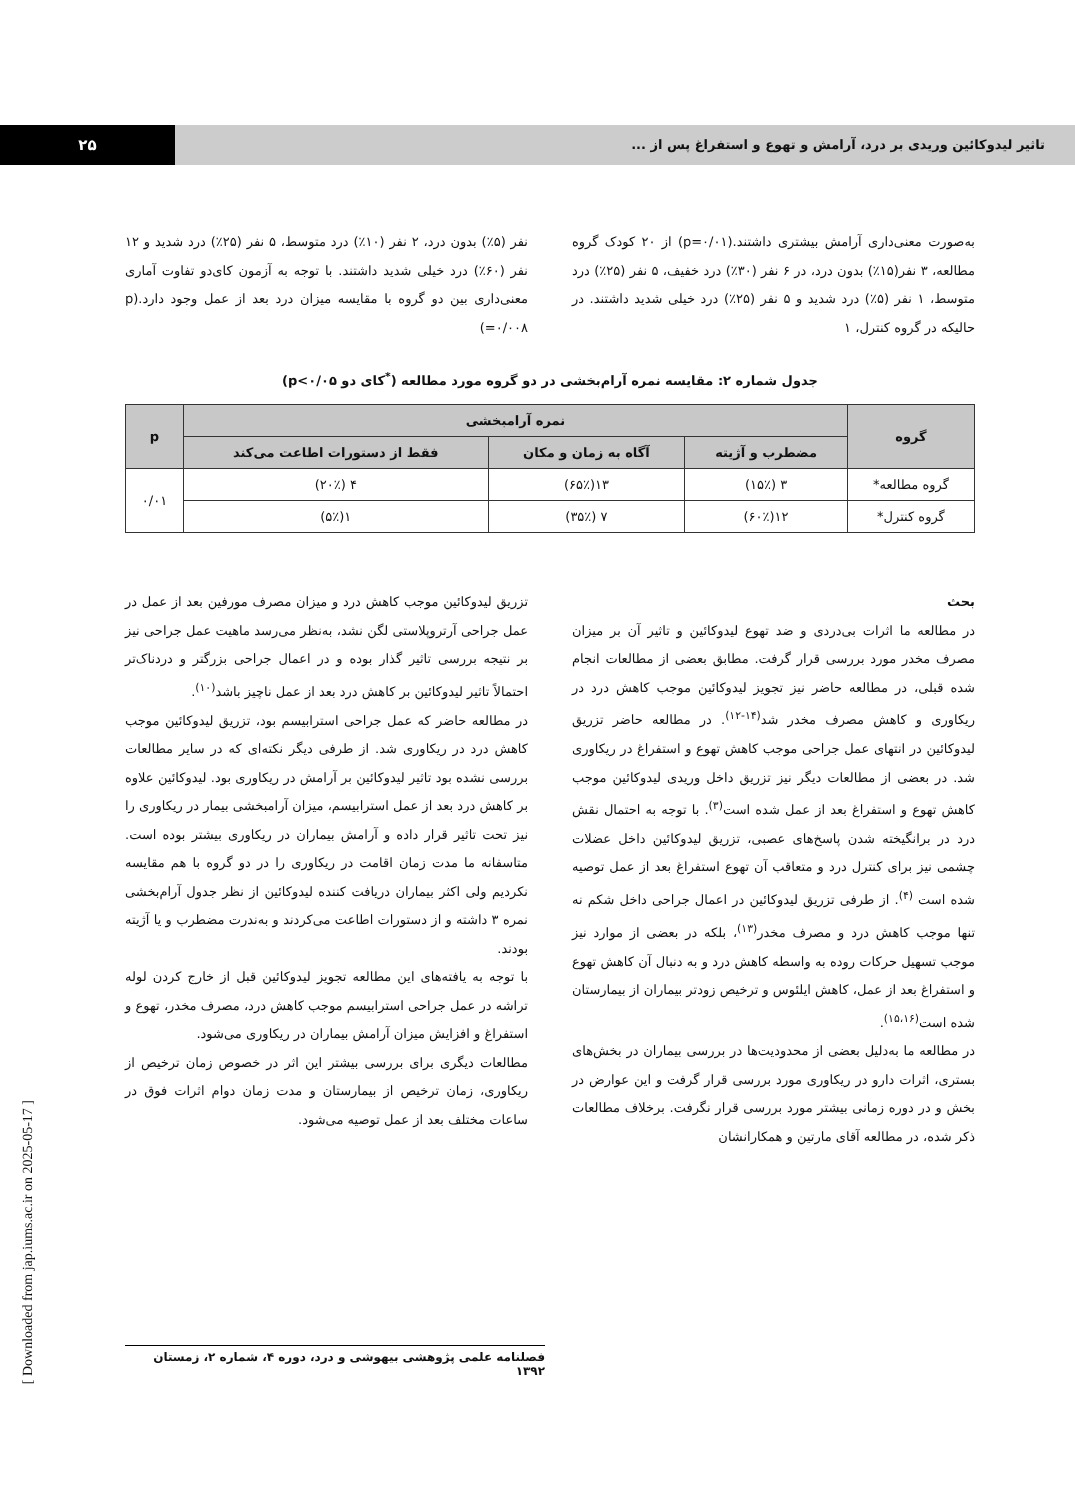تاثیر لیدوکائین وریدی بر درد، آرامش و تهوع و استفراغ پس از ...
۲۵
به‌صورت معنی‌داری آرامش بیشتری داشتند.(p=۰/۰۱) از ۲۰ کودک گروه مطالعه، ۳ نفر(۱۵٪) بدون درد، در ۶ نفر (۳۰٪) درد خفیف، ۵ نفر (۲۵٪) درد متوسط، ۱ نفر (۵٪) درد شدید و ۵ نفر (۲۵٪) درد خیلی شدید داشتند. در حالیکه در گروه کنترل، ۱
نفر (۵٪) بدون درد، ۲ نفر (۱۰٪) درد متوسط، ۵ نفر (۲۵٪) درد شدید و ۱۲ نفر (۶۰٪) درد خیلی شدید داشتند. با توجه به آزمون کای‌دو تفاوت آماری معنی‌داری بین دو گروه با مقایسه میزان درد بعد از عمل وجود دارد.(p =۰/۰۰۸)
جدول شماره ۲: مقایسه نمره آرام‌بخشی در دو گروه مورد مطالعه (<sup>*</sup>کای دو p<۰/۰۵)
| گروه | نمره آرامبخشی | | | p |
| --- | --- | --- | --- | --- |
| | مضطرب و آژیته | آگاه به زمان و مکان | فقط از دستورات اطاعت می‌کند | |
| گروه مطالعه* | ۳ (۱۵٪) | ۱۳(۶۵٪) | ۴ (۲۰٪) | ۰/۰۱ |
| گروه کنترل* | ۱۲(۶۰٪) | ۷ (۳۵٪) | ۱(۵٪) | |
بحث
در مطالعه ما اثرات بی‌دردی و ضد تهوع لیدوکائین و تاثیر آن بر میزان مصرف مخدر مورد بررسی قرار گرفت. مطابق بعضی از مطالعات انجام شده قبلی، در مطالعه حاضر نیز تجویز لیدوکائین موجب کاهش درد در ریکاوری و کاهش مصرف مخدر شد<sup>(۱۴-۱۲)</sup>. در مطالعه حاضر تزریق لیدوکائین در انتهای عمل جراحی موجب کاهش تهوع و استفراغ در ریکاوری شد. در بعضی از مطالعات دیگر نیز تزریق داخل وریدی لیدوکائین موجب کاهش تهوع و استفراغ بعد از عمل شده است<sup>(۳)</sup>. با توجه به احتمال نقش درد در برانگیخته شدن پاسخ‌های عصبی، تزریق لیدوکائین داخل عضلات چشمی نیز برای کنترل درد و متعاقب آن تهوع استفراغ بعد از عمل توصیه شده است <sup>(۴)</sup>. از طرفی تزریق لیدوکائین در اعمال جراحی داخل شکم نه تنها موجب کاهش درد و مصرف مخدر<sup>(۱۳)</sup>، بلکه در بعضی از موارد نیز موجب تسهیل حرکات روده به واسطه کاهش درد و به دنبال آن کاهش تهوع و استفراغ بعد از عمل، کاهش ایلئوس و ترخیص زودتر بیماران از بیمارستان شده است<sup>(۱۵،۱۶)</sup>.
در مطالعه ما به‌دلیل بعضی از محدودیت‌ها در بررسی بیماران در بخش‌های بستری، اثرات دارو در ریکاوری مورد بررسی قرار گرفت و این عوارض در بخش و در دوره زمانی بیشتر مورد بررسی قرار نگرفت. برخلاف مطالعات ذکر شده، در مطالعه آقای مارتین و همکارانشان
تزریق لیدوکائین موجب کاهش درد و میزان مصرف مورفین بعد از عمل در عمل جراحی آرتروپلاستی لگن نشد، به‌نظر می‌رسد ماهیت عمل جراحی نیز بر نتیجه بررسی تاثیر گذار بوده و در اعمال جراحی بزرگتر و دردناک‌تر احتمالاً تاثیر لیدوکائین بر کاهش درد بعد از عمل ناچیز باشد<sup>(۱۰)</sup>.
در مطالعه حاضر که عمل جراحی استرابیسم بود، تزریق لیدوکائین موجب کاهش درد در ریکاوری شد. از طرفی دیگر نکته‌ای که در سایر مطالعات بررسی نشده بود تاثیر لیدوکائین بر آرامش در ریکاوری بود. لیدوکائین علاوه بر کاهش درد بعد از عمل استرابیسم، میزان آرامبخشی بیمار در ریکاوری را نیز تحت تاثیر قرار داده و آرامش بیماران در ریکاوری بیشتر بوده است. متاسفانه ما مدت زمان اقامت در ریکاوری را در دو گروه با هم مقایسه نکردیم ولی اکثر بیماران دریافت کننده لیدوکائین از نظر جدول آرام‌بخشی نمره ۳ داشته و از دستورات اطاعت می‌کردند و به‌ندرت مضطرب و یا آژیته بودند.
با توجه به یافته‌های این مطالعه تجویز لیدوکائین قبل از خارج کردن لوله تراشه در عمل جراحی استرابیسم موجب کاهش درد، مصرف مخدر، تهوع و استفراغ و افزایش میزان آرامش بیماران در ریکاوری می‌شود.
مطالعات دیگری برای بررسی بیشتر این اثر در خصوص زمان ترخیص از ریکاوری، زمان ترخیص از بیمارستان و مدت زمان دوام اثرات فوق در ساعات مختلف بعد از عمل توصیه می‌شود.
فصلنامه علمی پژوهشی بیهوشی و درد، دوره ۴، شماره ۲، زمستان ۱۳۹۲
[ Downloaded from jap.iums.ac.ir on 2025-05-17 ]